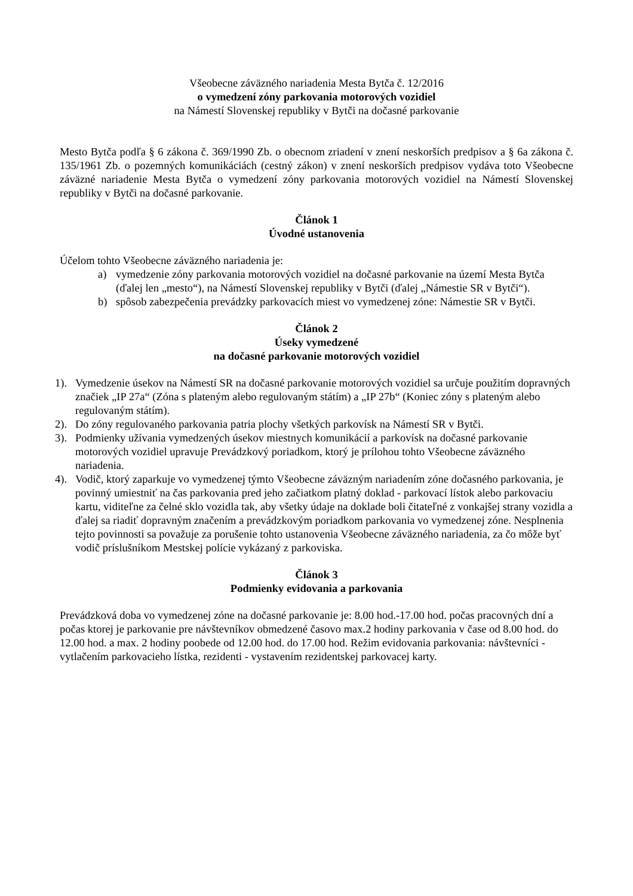Všeobecne záväzného nariadenia Mesta Bytča č. 12/2016
o vymedzení zóny parkovania motorových vozidiel
na Námestí Slovenskej republiky v Bytči na dočasné parkovanie
Mesto Bytča podľa § 6 zákona č. 369/1990 Zb. o obecnom zriadení v znení neskorších predpisov a § 6a zákona č. 135/1961 Zb. o pozemných komunikáciách (cestný zákon) v znení neskorších predpisov vydáva toto Všeobecne záväzné nariadenie Mesta Bytča o vymedzení zóny parkovania motorových vozidiel na Námestí Slovenskej republiky v Bytči na dočasné parkovanie.
Článok 1
Úvodné ustanovenia
Účelom tohto Všeobecne záväzného nariadenia je:
a) vymedzenie zóny parkovania motorových vozidiel na dočasné parkovanie na území Mesta Bytča (ďalej len „mesto“), na Námestí Slovenskej republiky v Bytči (ďalej „Námestie SR v Bytči“).
b) spôsob zabezpečenia prevádzky parkovacích miest vo vymedzenej zóne: Námestie SR v Bytči.
Článok 2
Úseky vymedzené
na dočasné parkovanie motorových vozidiel
1). Vymedzenie úsekov na Námestí SR na dočasné parkovanie motorových vozidiel sa určuje použitím dopravných značiek „IP 27a“ (Zóna s plateným alebo regulovaným státím) a „IP 27b“ (Koniec zóny s plateným alebo regulovaným státím).
2). Do zóny regulovaného parkovania patria plochy všetkých parkovísk na Námestí SR v Bytči.
3). Podmienky užívania vymedzených úsekov miestnych komunikácií a parkovísk na dočasné parkovanie motorových vozidiel upravuje Prevádzkový poriadkom, ktorý je prílohou tohto Všeobecne záväzného nariadenia.
4). Vodič, ktorý zaparkuje vo vymedzenej týmto Všeobecne záväzným nariadením zóne dočasného parkovania, je povinný umiestniť na čas parkovania pred jeho začiatkom platný doklad - parkovací lístok alebo parkovaciu kartu, viditeľne za čelné sklo vozidla tak, aby všetky údaje na doklade boli čitateľné z vonkajšej strany vozidla a ďalej sa riadiť dopravným značením a prevádzkovým poriadkom parkovania vo vymedzenej zóne. Nesplnenia tejto povinnosti sa považuje za porušenie tohto ustanovenia Všeobecne záväzného nariadenia, za čo môže byť vodič príslušníkom Mestskej polície vykázaný z parkoviska.
Článok 3
Podmienky evidovania a parkovania
Prevádzková doba vo vymedzenej zóne na dočasné parkovanie je: 8.00 hod.-17.00 hod. počas pracovných dní a počas ktorej je parkovanie pre návštevníkov obmedzené časovo max.2 hodiny parkovania v čase od 8.00 hod. do 12.00 hod. a max. 2 hodiny poobede od 12.00 hod. do 17.00 hod. Režim evidovania parkovania: návštevníci - vytlačením parkovacieho lístka, rezidenti - vystavením rezidentskej parkovacej karty.